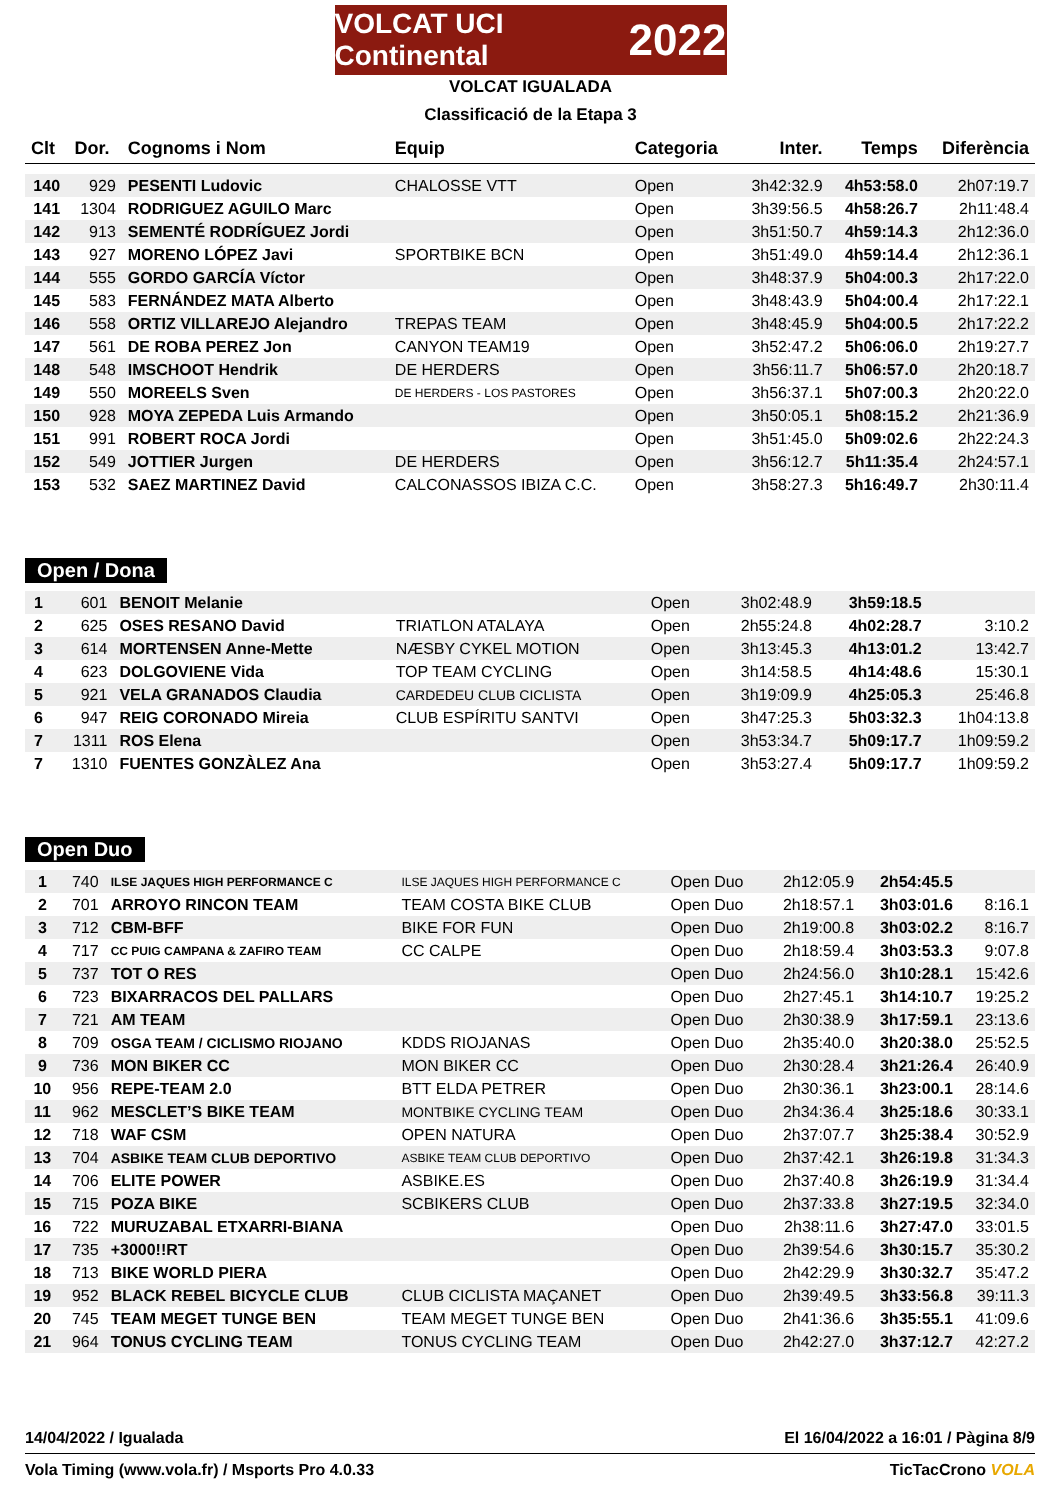VOLCAT UCI Continental 2022
VOLCAT IGUALADA
Classificació de la Etapa 3
| Clt | Dor. | Cognoms i Nom | Equip | Categoria | Inter. | Temps | Diferència |
| --- | --- | --- | --- | --- | --- | --- | --- |
| 140 | 929 | PESENTI Ludovic | CHALOSSE VTT | Open | 3h42:32.9 | 4h53:58.0 | 2h07:19.7 |
| 141 | 1304 | RODRIGUEZ AGUILO Marc | | Open | 3h39:56.5 | 4h58:26.7 | 2h11:48.4 |
| 142 | 913 | SEMENTÉ RODRÍGUEZ Jordi | | Open | 3h51:50.7 | 4h59:14.3 | 2h12:36.0 |
| 143 | 927 | MORENO LÓPEZ Javi | SPORTBIKE BCN | Open | 3h51:49.0 | 4h59:14.4 | 2h12:36.1 |
| 144 | 555 | GORDO GARCÍA Víctor | | Open | 3h48:37.9 | 5h04:00.3 | 2h17:22.0 |
| 145 | 583 | FERNÁNDEZ MATA Alberto | | Open | 3h48:43.9 | 5h04:00.4 | 2h17:22.1 |
| 146 | 558 | ORTIZ VILLAREJO Alejandro | TREPAS TEAM | Open | 3h48:45.9 | 5h04:00.5 | 2h17:22.2 |
| 147 | 561 | DE ROBA PEREZ Jon | CANYON TEAM19 | Open | 3h52:47.2 | 5h06:06.0 | 2h19:27.7 |
| 148 | 548 | IMSCHOOT Hendrik | DE HERDERS | Open | 3h56:11.7 | 5h06:57.0 | 2h20:18.7 |
| 149 | 550 | MOREELS Sven | DE HERDERS - LOS PASTORES | Open | 3h56:37.1 | 5h07:00.3 | 2h20:22.0 |
| 150 | 928 | MOYA ZEPEDA Luis Armando | | Open | 3h50:05.1 | 5h08:15.2 | 2h21:36.9 |
| 151 | 991 | ROBERT ROCA Jordi | | Open | 3h51:45.0 | 5h09:02.6 | 2h22:24.3 |
| 152 | 549 | JOTTIER Jurgen | DE HERDERS | Open | 3h56:12.7 | 5h11:35.4 | 2h24:57.1 |
| 153 | 532 | SAEZ MARTINEZ David | CALCONASSOS IBIZA C.C. | Open | 3h58:27.3 | 5h16:49.7 | 2h30:11.4 |
Open / Dona
| 1 | 601 | BENOIT Melanie | | Open | 3h02:48.9 | 3h59:18.5 | |
| 2 | 625 | OSES RESANO David | TRIATLON ATALAYA | Open | 2h55:24.8 | 4h02:28.7 | 3:10.2 |
| 3 | 614 | MORTENSEN Anne-Mette | NÆSBY CYKEL MOTION | Open | 3h13:45.3 | 4h13:01.2 | 13:42.7 |
| 4 | 623 | DOLGOVIENE Vida | TOP TEAM CYCLING | Open | 3h14:58.5 | 4h14:48.6 | 15:30.1 |
| 5 | 921 | VELA GRANADOS Claudia | CARDEDEU CLUB CICLISTA | Open | 3h19:09.9 | 4h25:05.3 | 25:46.8 |
| 6 | 947 | REIG CORONADO Mireia | CLUB ESPÍRITU SANTVI | Open | 3h47:25.3 | 5h03:32.3 | 1h04:13.8 |
| 7 | 1311 | ROS Elena | | Open | 3h53:34.7 | 5h09:17.7 | 1h09:59.2 |
| 7 | 1310 | FUENTES GONZÀLEZ Ana | | Open | 3h53:27.4 | 5h09:17.7 | 1h09:59.2 |
Open Duo
| 1 | 740 | ILSE JAQUES HIGH PERFORMANCE C | ILSE JAQUES HIGH PERFORMANCE C | Open Duo | 2h12:05.9 | 2h54:45.5 | |
| 2 | 701 | ARROYO RINCON TEAM | TEAM COSTA BIKE CLUB | Open Duo | 2h18:57.1 | 3h03:01.6 | 8:16.1 |
| 3 | 712 | CBM-BFF | BIKE FOR FUN | Open Duo | 2h19:00.8 | 3h03:02.2 | 8:16.7 |
| 4 | 717 | CC PUIG CAMPANA & ZAFIRO TEAM | CC CALPE | Open Duo | 2h18:59.4 | 3h03:53.3 | 9:07.8 |
| 5 | 737 | TOT O RES | | Open Duo | 2h24:56.0 | 3h10:28.1 | 15:42.6 |
| 6 | 723 | BIXARRACOS DEL PALLARS | | Open Duo | 2h27:45.1 | 3h14:10.7 | 19:25.2 |
| 7 | 721 | AM TEAM | | Open Duo | 2h30:38.9 | 3h17:59.1 | 23:13.6 |
| 8 | 709 | OSGA TEAM / CICLISMO RIOJANO | KDDS RIOJANAS | Open Duo | 2h35:40.0 | 3h20:38.0 | 25:52.5 |
| 9 | 736 | MON BIKER CC | MON BIKER CC | Open Duo | 2h30:28.4 | 3h21:26.4 | 26:40.9 |
| 10 | 956 | REPE-TEAM 2.0 | BTT ELDA PETRER | Open Duo | 2h30:36.1 | 3h23:00.1 | 28:14.6 |
| 11 | 962 | MESCLET’S BIKE TEAM | MONTBIKE CYCLING TEAM | Open Duo | 2h34:36.4 | 3h25:18.6 | 30:33.1 |
| 12 | 718 | WAF CSM | OPEN NATURA | Open Duo | 2h37:07.7 | 3h25:38.4 | 30:52.9 |
| 13 | 704 | ASBIKE TEAM CLUB DEPORTIVO | ASBIKE TEAM CLUB DEPORTIVO | Open Duo | 2h37:42.1 | 3h26:19.8 | 31:34.3 |
| 14 | 706 | ELITE POWER | ASBIKE.ES | Open Duo | 2h37:40.8 | 3h26:19.9 | 31:34.4 |
| 15 | 715 | POZA BIKE | SCBIKERS CLUB | Open Duo | 2h37:33.8 | 3h27:19.5 | 32:34.0 |
| 16 | 722 | MURUZABAL ETXARRI-BIANA | | Open Duo | 2h38:11.6 | 3h27:47.0 | 33:01.5 |
| 17 | 735 | +3000!!RT | | Open Duo | 2h39:54.6 | 3h30:15.7 | 35:30.2 |
| 18 | 713 | BIKE WORLD PIERA | | Open Duo | 2h42:29.9 | 3h30:32.7 | 35:47.2 |
| 19 | 952 | BLACK REBEL BICYCLE CLUB | CLUB CICLISTA MAÇANET | Open Duo | 2h39:49.5 | 3h33:56.8 | 39:11.3 |
| 20 | 745 | TEAM MEGET TUNGE BEN | TEAM MEGET TUNGE BEN | Open Duo | 2h41:36.6 | 3h35:55.1 | 41:09.6 |
| 21 | 964 | TONUS CYCLING TEAM | TONUS CYCLING TEAM | Open Duo | 2h42:27.0 | 3h37:12.7 | 42:27.2 |
14/04/2022 / Igualada El 16/04/2022 a 16:01 / Pàgina 8/9
Vola Timing (www.vola.fr) / Msports Pro 4.0.33 TicTacCrono VOLA